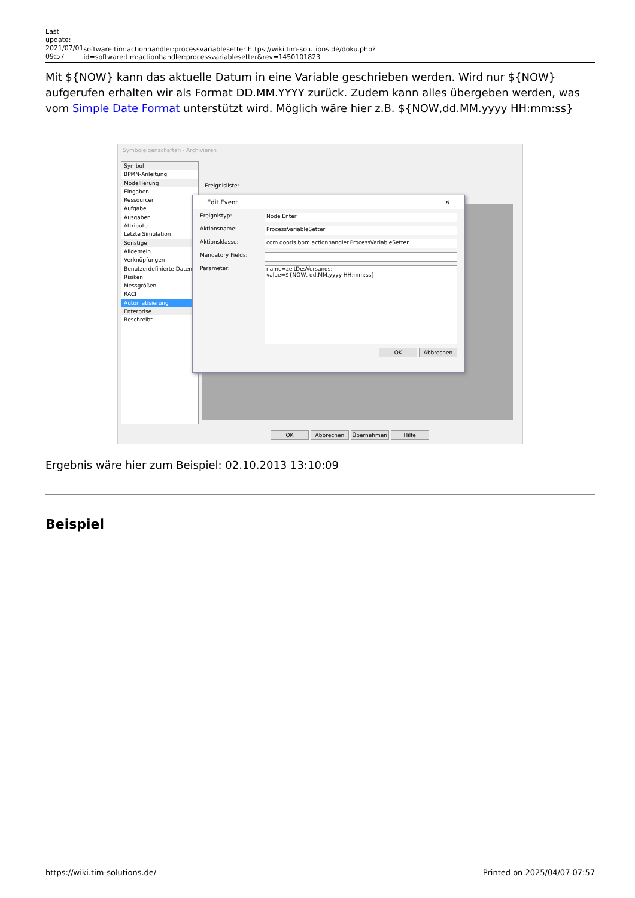Last update: 2021/07/01 09:57
software:tim:actionhandler:processvariablesetter https://wiki.tim-solutions.de/doku.php?id=software:tim:actionhandler:processvariablesetter&rev=1450101823
Mit ${NOW} kann das aktuelle Datum in eine Variable geschrieben werden. Wird nur ${NOW} aufgerufen erhalten wir als Format DD.MM.YYYY zurück. Zudem kann alles übergeben werden, was vom Simple Date Format unterstützt wird. Möglich wäre hier z.B. ${NOW,dd.MM.yyyy HH:mm:ss}
Symboleigenschaften - Archivieren
Symbol
BPMN-Anleitung
Modellierung
Eingaben
Ressourcen
Aufgabe
Ausgaben
Attribute
Letzte Simulation
Sonstige
Allgemein
Verknüpfungen
Benutzerdefinierte Daten
Risiken
Messgrößen
RACI
Automatisierung
Enterprise
Beschreibt
Ereignisliste:
Edit Event ✕
Ereignistyp:
Node Enter
Aktionsname:
ProcessVariableSetter
Aktionsklasse:
com.dooris.bpm.actionhandler.ProcessVariableSetter
Mandatory Fields:
Parameter:
name=zeitDesVersands;
value=${NOW, dd.MM.yyyy HH:mm:ss}
OK Abbrechen
OK Abbrechen Übernehmen Hilfe
Ergebnis wäre hier zum Beispiel: 02.10.2013 13:10:09
Beispiel
https://wiki.tim-solutions.de/ Printed on 2025/04/07 07:57